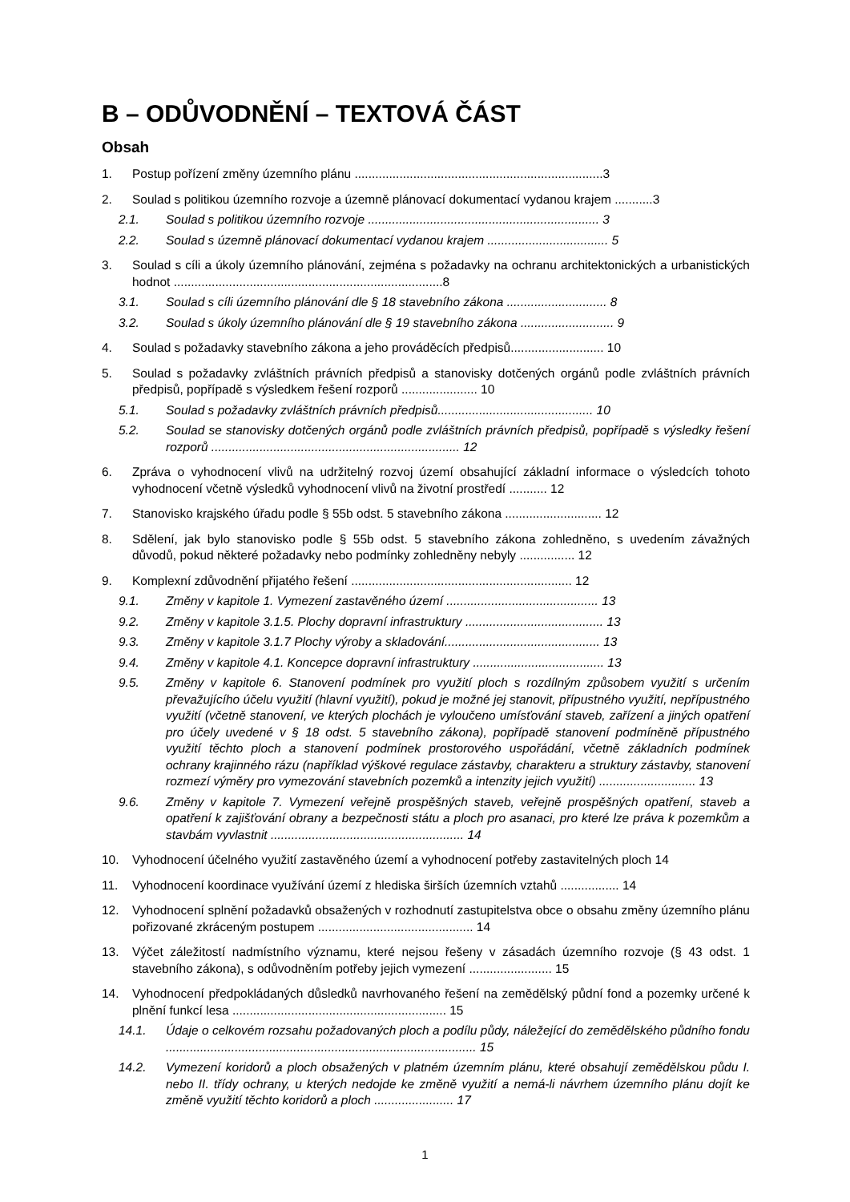B – ODŮVODNĚNÍ – TEXTOVÁ ČÁST
Obsah
1. Postup pořízení změny územního plánu ........................................................................3
2. Soulad s politikou územního rozvoje a územně plánovací dokumentací vydanou krajem ...........3
2.1. Soulad s politikou územního rozvoje ................................................................... 3
2.2. Soulad s územně plánovací dokumentací vydanou krajem ................................... 5
3. Soulad s cíli a úkoly územního plánování, zejména s požadavky na ochranu architektonických a urbanistických hodnot ..............................................................................8
3.1. Soulad s cíli územního plánování dle § 18 stavebního zákona ............................. 8
3.2. Soulad s úkoly územního plánování dle § 19 stavebního zákona ........................... 9
4. Soulad s požadavky stavebního zákona a jeho prováděcích předpisů........................... 10
5. Soulad s požadavky zvláštních právních předpisů a stanovisky dotčených orgánů podle zvláštních právních předpisů, popřípadě s výsledkem řešení rozporů ...................... 10
5.1. Soulad s požadavky zvláštních právních předpisů............................................. 10
5.2. Soulad se stanovisky dotčených orgánů podle zvláštních právních předpisů, popřípadě s výsledky řešení rozporů ........................................................................ 12
6. Zpráva o vyhodnocení vlivů na udržitelný rozvoj území obsahující základní informace o výsledcích tohoto vyhodnocení včetně výsledků vyhodnocení vlivů na životní prostředí ........... 12
7. Stanovisko krajského úřadu podle § 55b odst. 5 stavebního zákona ............................ 12
8. Sdělení, jak bylo stanovisko podle § 55b odst. 5 stavebního zákona zohledněno, s uvedením závažných důvodů, pokud některé požadavky nebo podmínky zohledněny nebyly ................ 12
9. Komplexní zdůvodnění přijatého řešení ................................................................ 12
9.1. Změny v kapitole 1. Vymezení zastavěného území ............................................ 13
9.2. Změny v kapitole 3.1.5. Plochy dopravní infrastruktury ........................................ 13
9.3. Změny v kapitole 3.1.7 Plochy výroby a skladování............................................. 13
9.4. Změny v kapitole 4.1. Koncepce dopravní infrastruktury ...................................... 13
9.5. Změny v kapitole 6. Stanovení podmínek pro využití ploch s rozdílným způsobem využití s určením převažujícího účelu využití (hlavní využití), pokud je možné jej stanovit, přípustného využití, nepřípustného využití (včetně stanovení, ve kterých plochách je vyloučeno umísťování staveb, zařízení a jiných opatření pro účely uvedené v § 18 odst. 5 stavebního zákona), popřípadě stanovení podmíněně přípustného využití těchto ploch a stanovení podmínek prostorového uspořádání, včetně základních podmínek ochrany krajinného rázu (například výškové regulace zástavby, charakteru a struktury zástavby, stanovení rozmezí výměry pro vymezování stavebních pozemků a intenzity jejich využití) ............................ 13
9.6. Změny v kapitole 7. Vymezení veřejně prospěšných staveb, veřejně prospěšných opatření, staveb a opatření k zajišťování obrany a bezpečnosti státu a ploch pro asanaci, pro které lze práva k pozemkům a stavbám vyvlastnit ........................................................ 14
10. Vyhodnocení účelného využití zastavěného území a vyhodnocení potřeby zastavitelných ploch 14
11. Vyhodnocení koordinace využívání území z hlediska širších územních vztahů ................. 14
12. Vyhodnocení splnění požadavků obsažených v rozhodnutí zastupitelstva obce o obsahu změny územního plánu pořizované zkráceným postupem ............................................. 14
13. Výčet záležitostí nadmístního významu, které nejsou řešeny v zásadách územního rozvoje (§ 43 odst. 1 stavebního zákona), s odůvodněním potřeby jejich vymezení ........................ 15
14. Vyhodnocení předpokládaných důsledků navrhovaného řešení na zemědělský půdní fond a pozemky určené k plnění funkcí lesa .............................................................. 15
14.1. Údaje o celkovém rozsahu požadovaných ploch a podílu půdy, náležející do zemědělského půdního fondu .......................................................................................... 15
14.2. Vymezení koridorů a ploch obsažených v platném územním plánu, které obsahují zemědělskou půdu I. nebo II. třídy ochrany, u kterých nedojde ke změně využití a nemá-li návrhem územního plánu dojít ke změně využití těchto koridorů a ploch ....................... 17
1